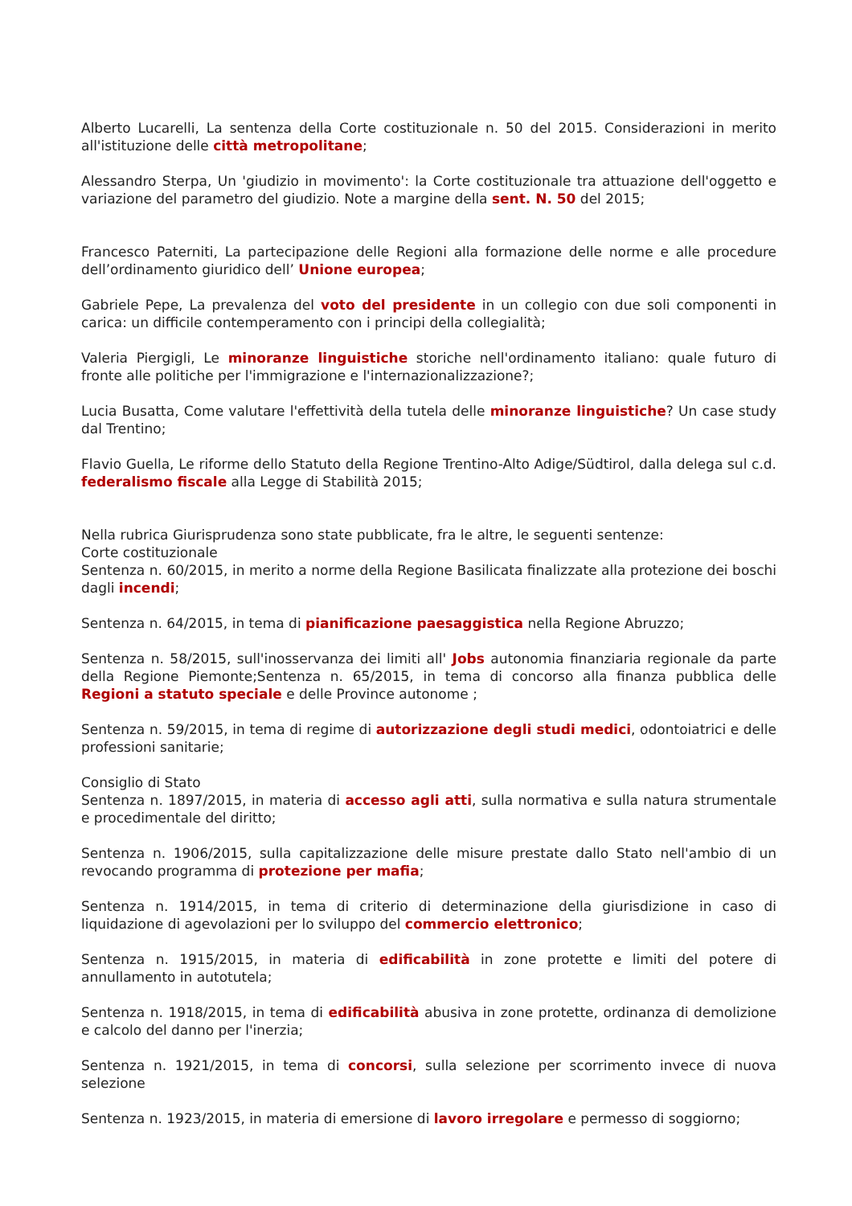Alberto Lucarelli, La sentenza della Corte costituzionale n. 50 del 2015. Considerazioni in merito all'istituzione delle città metropolitane;
Alessandro Sterpa, Un 'giudizio in movimento': la Corte costituzionale tra attuazione dell'oggetto e variazione del parametro del giudizio. Note a margine della sent. N. 50 del 2015;
Francesco Paterniti, La partecipazione delle Regioni alla formazione delle norme e alle procedure dell’ordinamento giuridico dell’ Unione europea;
Gabriele Pepe, La prevalenza del voto del presidente in un collegio con due soli componenti in carica: un difficile contemperamento con i principi della collegialità;
Valeria Piergigli, Le minoranze linguistiche storiche nell'ordinamento italiano: quale futuro di fronte alle politiche per l'immigrazione e l'internazionalizzazione?;
Lucia Busatta, Come valutare l'effettività della tutela delle minoranze linguistiche? Un case study dal Trentino;
Flavio Guella, Le riforme dello Statuto della Regione Trentino-Alto Adige/Südtirol, dalla delega sul c.d. federalismo fiscale alla Legge di Stabilità 2015;
Nella rubrica Giurisprudenza sono state pubblicate, fra le altre, le seguenti sentenze:
Corte costituzionale
Sentenza n. 60/2015, in merito a norme della Regione Basilicata finalizzate alla protezione dei boschi dagli incendi;
Sentenza n. 64/2015, in tema di pianificazione paesaggistica nella Regione Abruzzo;
Sentenza n. 58/2015, sull'inosservanza dei limiti all' Jobs autonomia finanziaria regionale da parte della Regione Piemonte;Sentenza n. 65/2015, in tema di concorso alla finanza pubblica delle Regioni a statuto speciale e delle Province autonome ;
Sentenza n. 59/2015, in tema di regime di autorizzazione degli studi medici, odontoiatrici e delle professioni sanitarie;
Consiglio di Stato
Sentenza n. 1897/2015, in materia di accesso agli atti, sulla normativa e sulla natura strumentale e procedimentale del diritto;
Sentenza n. 1906/2015, sulla capitalizzazione delle misure prestate dallo Stato nell'ambio di un revocando programma di protezione per mafia;
Sentenza n. 1914/2015, in tema di criterio di determinazione della giurisdizione in caso di liquidazione di agevolazioni per lo sviluppo del commercio elettronico;
Sentenza n. 1915/2015, in materia di edificabilità in zone protette e limiti del potere di annullamento in autotutela;
Sentenza n. 1918/2015, in tema di edificabilità abusiva in zone protette, ordinanza di demolizione e calcolo del danno per l'inerzia;
Sentenza n. 1921/2015, in tema di concorsi, sulla selezione per scorrimento invece di nuova selezione
Sentenza n. 1923/2015, in materia di emersione di lavoro irregolare e permesso di soggiorno;